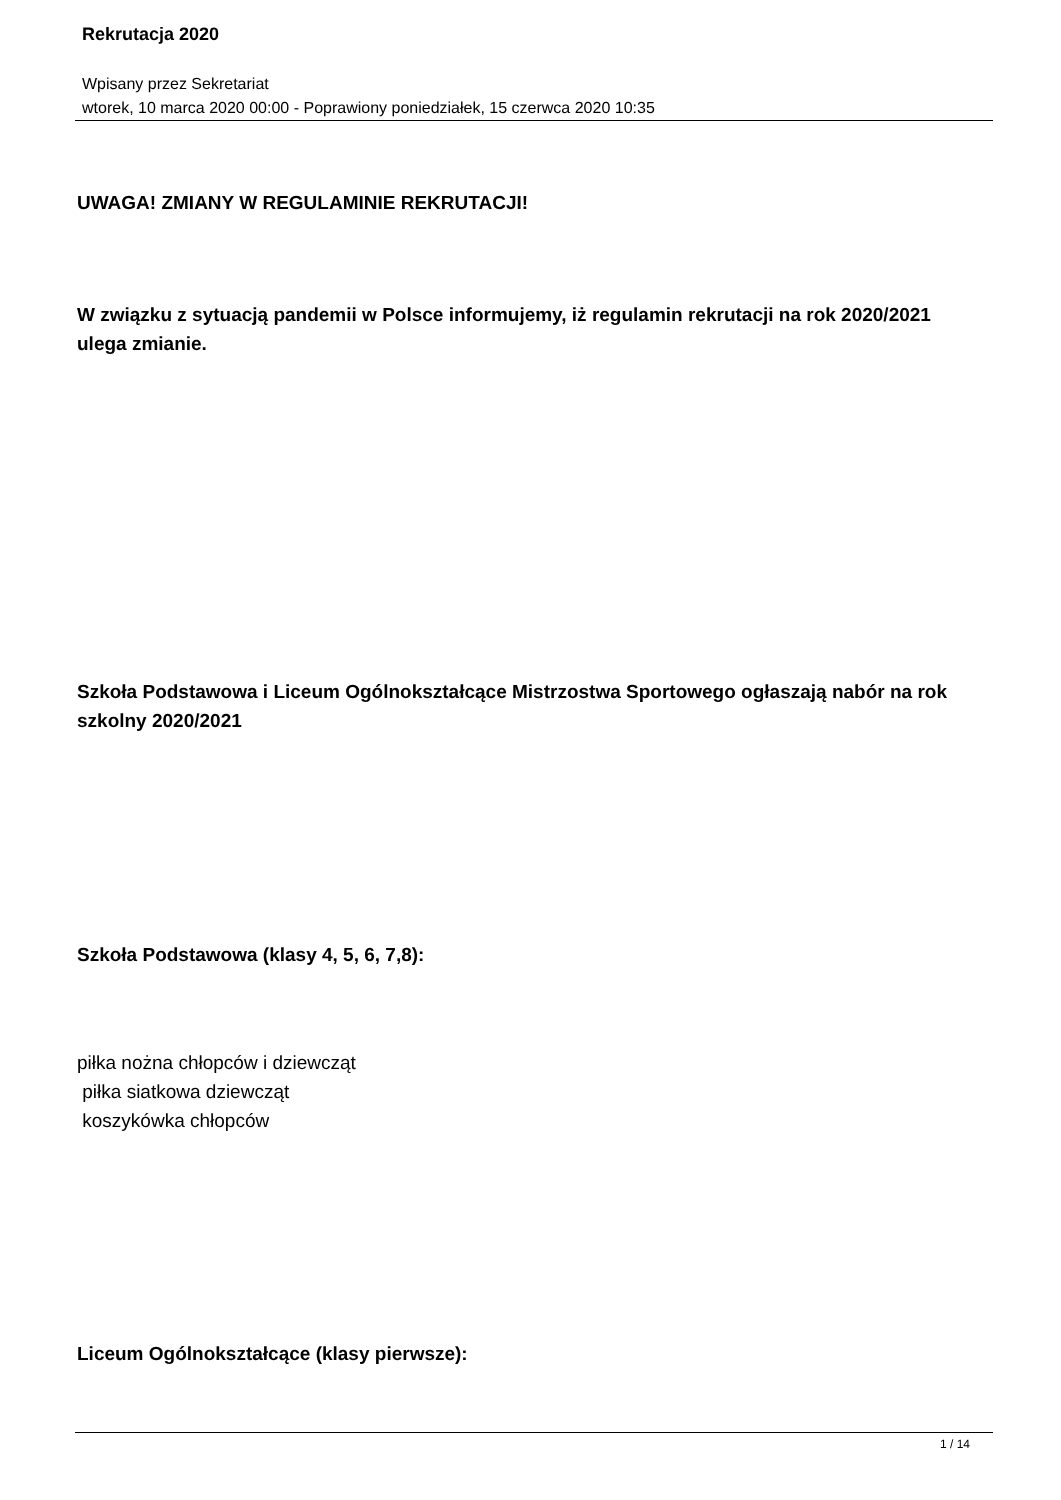Rekrutacja 2020
Wpisany przez Sekretariat
wtorek, 10 marca 2020 00:00 - Poprawiony poniedziałek, 15 czerwca 2020 10:35
UWAGA! ZMIANY W REGULAMINIE REKRUTACJI!
W związku z sytuacją pandemii w Polsce informujemy, iż regulamin rekrutacji na rok 2020/2021 ulega zmianie.
Szkoła Podstawowa i Liceum Ogólnokształcące Mistrzostwa Sportowego ogłaszają nabór na rok szkolny 2020/2021
Szkoła Podstawowa (klasy 4, 5, 6, 7,8):
piłka nożna chłopców i dziewcząt
piłka siatkowa dziewcząt
koszykówka chłopców
Liceum Ogólnokształcące (klasy pierwsze):
1 / 14